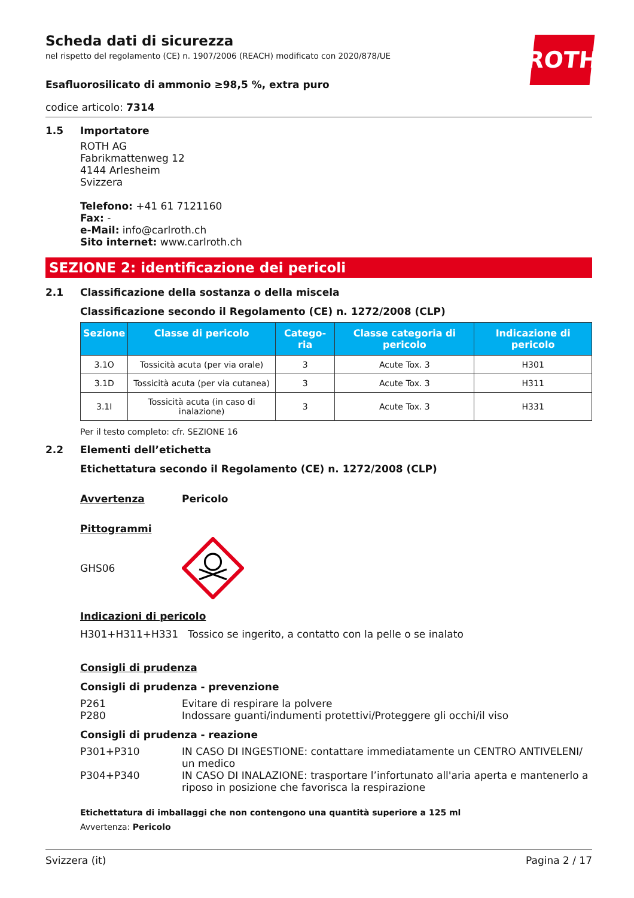ROTH
Scheda dati di sicurezza
nel rispetto del regolamento (CE) n. 1907/2006 (REACH) modificato con 2020/878/UE
Esafluorosilicato di ammonio ≥98,5 %, extra puro
codice articolo: 7314
1.5 Importatore
ROTH AG
Fabrikmattenweg 12
4144 Arlesheim
Svizzera
Telefono: +41 61 7121160
Fax: -
e-Mail: info@carlroth.ch
Sito internet: www.carlroth.ch
SEZIONE 2: identificazione dei pericoli
2.1 Classificazione della sostanza o della miscela
Classificazione secondo il Regolamento (CE) n. 1272/2008 (CLP)
| Sezione | Classe di pericolo | Catego-ria | Classe categoria di pericolo | Indicazione di pericolo |
| --- | --- | --- | --- | --- |
| 3.1O | Tossicità acuta (per via orale) | 3 | Acute Tox. 3 | H301 |
| 3.1D | Tossicità acuta (per via cutanea) | 3 | Acute Tox. 3 | H311 |
| 3.1I | Tossicità acuta (in caso di inalazione) | 3 | Acute Tox. 3 | H331 |
Per il testo completo: cfr. SEZIONE 16
2.2 Elementi dell’etichetta
Etichettatura secondo il Regolamento (CE) n. 1272/2008 (CLP)
Avvertenza Pericolo
Pittogrammi
GHS06
Indicazioni di pericolo
H301+H311+H331 Tossico se ingerito, a contatto con la pelle o se inalato
Consigli di prudenza
Consigli di prudenza - prevenzione
P261 Evitare di respirare la polvere
P280 Indossare guanti/indumenti protettivi/Proteggere gli occhi/il viso
Consigli di prudenza - reazione
P301+P310 IN CASO DI INGESTIONE: contattare immediatamente un CENTRO ANTIVELENI/ un medico
P304+P340 IN CASO DI INALAZIONE: trasportare l’infortunato all'aria aperta e mantenerlo a riposo in posizione che favorisca la respirazione
Etichettatura di imballaggi che non contengono una quantità superiore a 125 ml
Avvertenza: Pericolo
Svizzera (it) Pagina 2 / 17